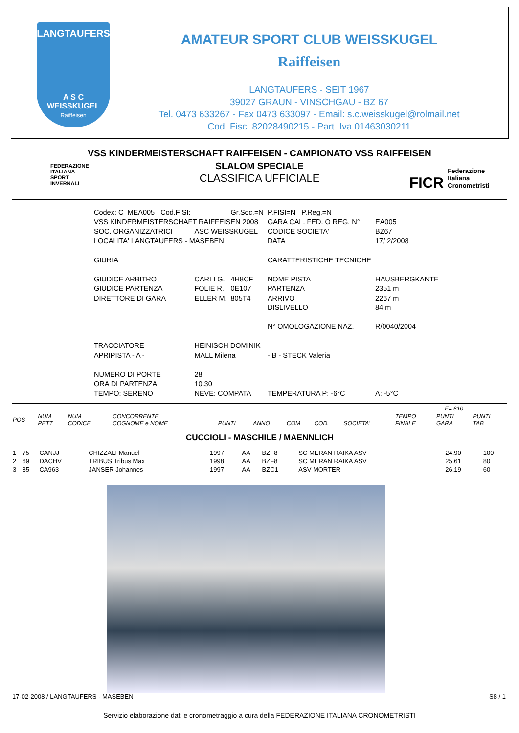LANGTAUFERS
A S C
WEISSKUGEL
Raiffeisen
AMATEUR SPORT CLUB WEISSKUGEL
Raiffeisen
LANGTAUFERS - SEIT 1967
39027 GRAUN - VINSCHGAU - BZ 67
Tel. 0473 633267 - Fax 0473 633097 - Email: s.c.weisskugel@rolmail.net
Cod. Fisc. 82028490215 - Part. Iva 01463030211
FEDERAZIONE
ITALIANA
SPORT
INVERNALI
VSS KINDERMEISTERSCHAFT RAIFFEISEN - CAMPIONATO VSS RAIFFEISEN
SLALOM SPECIALE
CLASSIFICA UFFICIALE
FICR Federazione
Italiana
Cronometristi
| Codex: C_MEA005 Cod.FISI: | | Gr.Soc.=N | P.FISI=N P.Reg.=N | |
| VSS KINDERMEISTERSCHAFT RAIFFEISEN 2008 | | | GARA CAL. FED. O REG. N° | EA005 |
| SOC. ORGANIZZATRICI | ASC WEISSKUGEL | | CODICE SOCIETA' | BZ67 |
| LOCALITA' LANGTAUFERS - MASEBEN | | | DATA | 17/ 2/2008 |
| GIURIA | | | CARATTERISTICHE TECNICHE | |
| GIUDICE ARBITRO | CARLI G. | 4H8CF | NOME PISTA | HAUSBERGKANTE |
| GIUDICE PARTENZA | FOLIE R. | 0E107 | PARTENZA | 2351 m |
| DIRETTORE DI GARA | ELLER M. | 805T4 | ARRIVO | 2267 m |
| | | | DISLIVELLO | 84 m |
| | | | N° OMOLOGAZIONE NAZ. | R/0040/2004 |
| TRACCIATORE | HEINISCH DOMINIK | | | |
| APRIPISTA - A - | MALL Milena | | - B - STECK Valeria | |
| NUMERO DI PORTE | 28 | | | |
| ORA DI PARTENZA | 10.30 | | | |
| TEMPO: SERENO | NEVE: COMPATA | | TEMPERATURA P: -6°C | A: -5°C |
| | | | | | | | | | | F= 610 | |
| --- | --- | --- | --- | --- | --- | --- | --- | --- | --- | --- | --- |
| POS | NUM PETT | NUM CODICE | CONCORRENTE COGNOME e NOME | PUNTI | ANNO | COM | COD. | SOCIETA' | TEMPO FINALE | PUNTI GARA | PUNTI TAB |
CUCCIOLI - MASCHILE / MAENNLICH
| 1 | 75 | CANJJ | CHIZZALI Manuel | 1997 | AA | BZF8 | SC MERAN RAIKA ASV | 24.90 | | 100 |
| 2 | 69 | DACHV | TRIBUS Tribus Max | 1998 | AA | BZF8 | SC MERAN RAIKA ASV | 25.61 | | 80 |
| 3 | 85 | CA963 | JANSER Johannes | 1997 | AA | BZC1 | ASV MORTER | 26.19 | | 60 |
17-02-2008 / LANGTAUFERS - MASEBEN
S8 / 1
Servizio elaborazione dati e cronometraggio a cura della FEDERAZIONE ITALIANA CRONOMETRISTI